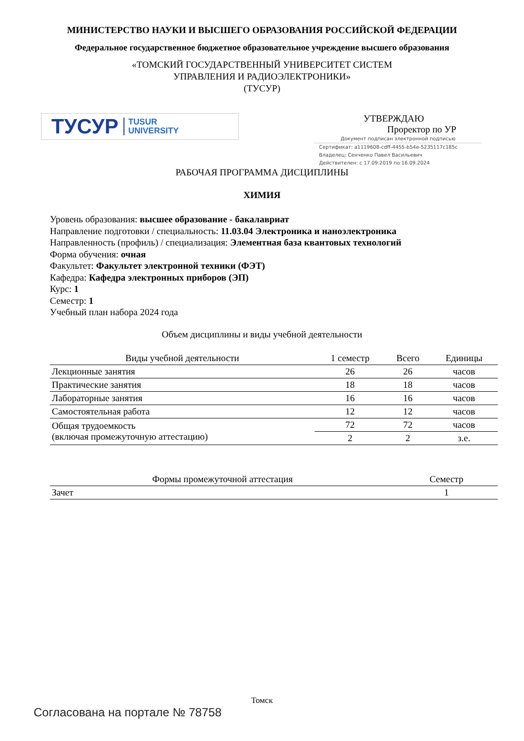МИНИСТЕРСТВО НАУКИ И ВЫСШЕГО ОБРАЗОВАНИЯ РОССИЙСКОЙ ФЕДЕРАЦИИ
Федеральное государственное бюджетное образовательное учреждение высшего образования
«ТОМСКИЙ ГОСУДАРСТВЕННЫЙ УНИВЕРСИТЕТ СИСТЕМ
УПРАВЛЕНИЯ И РАДИОЭЛЕКТРОНИКИ»
(ТУСУР)
ТУСУР TUSUR
UNIVERSITY
УТВЕРЖДАЮ
Проректор по УР
Документ подписан электронной подписью
Сертификат: a1119608-cdff-4455-b54e-5235117c185c
Владелец: Сенченко Павел Васильевич
Действителен: с 17.09.2019 по 16.09.2024
РАБОЧАЯ ПРОГРАММА ДИСЦИПЛИНЫ
ХИМИЯ
Уровень образования: высшее образование - бакалавриат
Направление подготовки / специальность: 11.03.04 Электроника и наноэлектроника
Направленность (профиль) / специализация: Элементная база квантовых технологий
Форма обучения: очная
Факультет: Факультет электронной техники (ФЭТ)
Кафедра: Кафедра электронных приборов (ЭП)
Курс: 1
Семестр: 1
Учебный план набора 2024 года
Объем дисциплины и виды учебной деятельности
| Виды учебной деятельности | 1 семестр | Всего | Единицы |
| --- | --- | --- | --- |
| Лекционные занятия | 26 | 26 | часов |
| Практические занятия | 18 | 18 | часов |
| Лабораторные занятия | 16 | 16 | часов |
| Самостоятельная работа | 12 | 12 | часов |
| Общая трудоемкость (включая промежуточную аттестацию) | 72 | 72 | часов |
| | 2 | 2 | з.е. |
| Формы промежуточной аттестация | Семестр |
| --- | --- |
| Зачет | 1 |
Томск
Согласована на портале № 78758